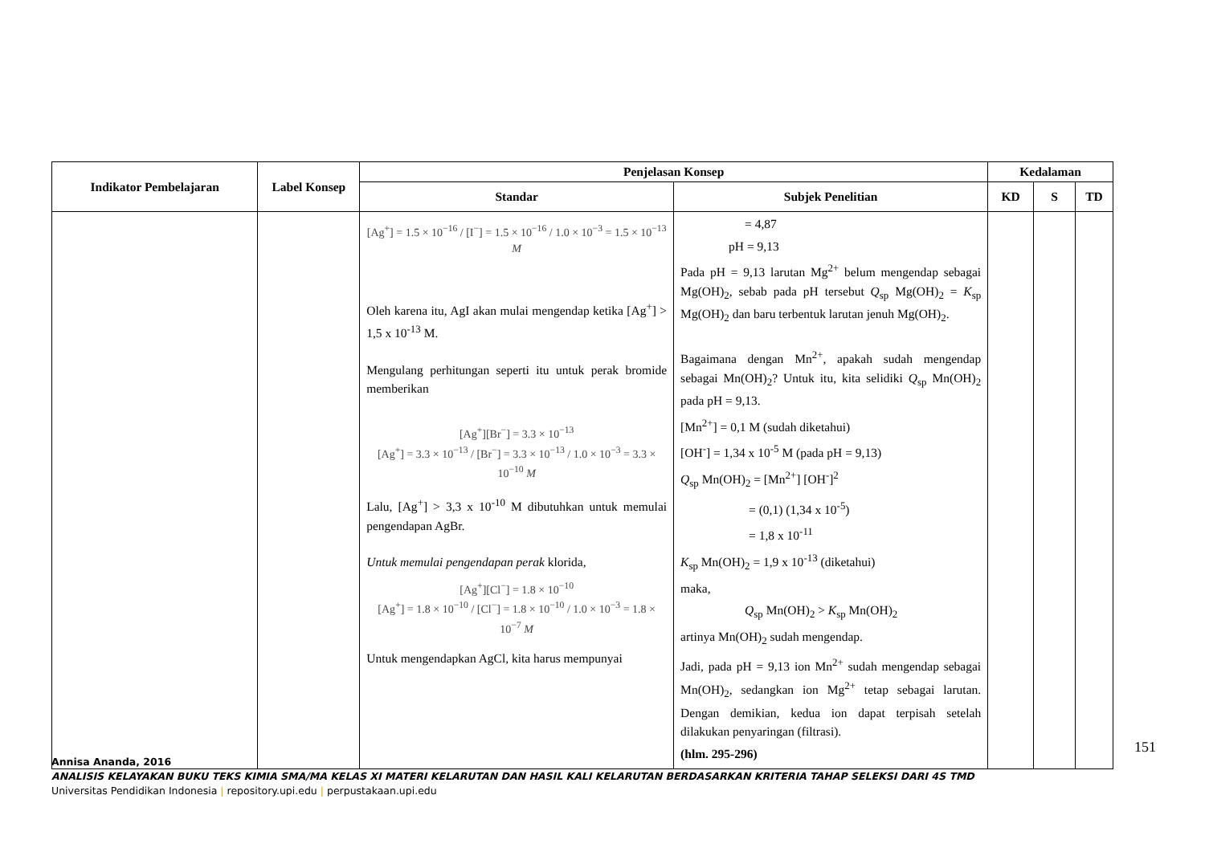| Indikator Pembelajaran | Label Konsep | Penjelasan Konsep | | Kedalaman | | |
| --- | --- | --- | --- | --- | --- | --- |
| | | Standar | Subjek Penelitian | KD | S | TD |
| | | [Ag<sup>+</sup>] = 1.5 × 10<sup>−16</sup> / [I<sup>−</sup>] = 1.5 × 10<sup>−16</sup> / 1.0 × 10<sup>−3</sup> = 1.5 × 10<sup>−13</sup> M Oleh karena itu, AgI akan mulai mengendap ketika [Ag<sup>+</sup>] > 1,5 x 10<sup>-13</sup> M. Mengulang perhitungan seperti itu untuk perak bromide memberikan [Ag<sup>+</sup>][Br<sup>−</sup>] = 3.3 × 10<sup>−13</sup> [Ag<sup>+</sup>] = 3.3 × 10<sup>−13</sup> / [Br<sup>−</sup>] = 3.3 × 10<sup>−13</sup> / 1.0 × 10<sup>−3</sup> = 3.3 × 10<sup>−10</sup> M Lalu, [Ag<sup>+</sup>] > 3,3 x 10<sup>-10</sup> M dibutuhkan untuk memulai pengendapan AgBr. Untuk memulai pengendapan perak klorida, [Ag<sup>+</sup>][Cl<sup>−</sup>] = 1.8 × 10<sup>−10</sup> [Ag<sup>+</sup>] = 1.8 × 10<sup>−10</sup> / [Cl<sup>−</sup>] = 1.8 × 10<sup>−10</sup> / 1.0 × 10<sup>−3</sup> = 1.8 × 10<sup>−7</sup> M Untuk mengendapkan AgCl, kita harus mempunyai | = 4,87 pH = 9,13 Pada pH = 9,13 larutan Mg<sup>2+</sup> belum mengendap sebagai Mg(OH)<sub>2</sub>, sebab pada pH tersebut Q<sub>sp</sub> Mg(OH)<sub>2</sub> = K<sub>sp</sub> Mg(OH)<sub>2</sub> dan baru terbentuk larutan jenuh Mg(OH)<sub>2</sub>. Bagaimana dengan Mn<sup>2+</sup>, apakah sudah mengendap sebagai Mn(OH)<sub>2</sub>? Untuk itu, kita selidiki Q<sub>sp</sub> Mn(OH)<sub>2</sub> pada pH = 9,13. [Mn<sup>2+</sup>] = 0,1 M (sudah diketahui) [OH<sup>-</sup>] = 1,34 x 10<sup>-5</sup> M (pada pH = 9,13) Q<sub>sp</sub> Mn(OH)<sub>2</sub> = [Mn<sup>2+</sup>] [OH<sup>-</sup>]<sup>2</sup> = (0,1) (1,34 x 10<sup>-5</sup>) = 1,8 x 10<sup>-11</sup> K<sub>sp</sub> Mn(OH)<sub>2</sub> = 1,9 x 10<sup>-13</sup> (diketahui) maka, Q<sub>sp</sub> Mn(OH)<sub>2</sub> > K<sub>sp</sub> Mn(OH)<sub>2</sub> artinya Mn(OH)<sub>2</sub> sudah mengendap. Jadi, pada pH = 9,13 ion Mn<sup>2+</sup> sudah mengendap sebagai Mn(OH)<sub>2</sub>, sedangkan ion Mg<sup>2+</sup> tetap sebagai larutan. Dengan demikian, kedua ion dapat terpisah setelah dilakukan penyaringan (filtrasi). (hlm. 295-296) | | | |
151
Annisa Ananda, 2016
ANALISIS KELAYAKAN BUKU TEKS KIMIA SMA/MA KELAS XI MATERI KELARUTAN DAN HASIL KALI KELARUTAN BERDASARKAN KRITERIA TAHAP SELEKSI DARI 4S TMD
Universitas Pendidikan Indonesia | repository.upi.edu | perpustakaan.upi.edu